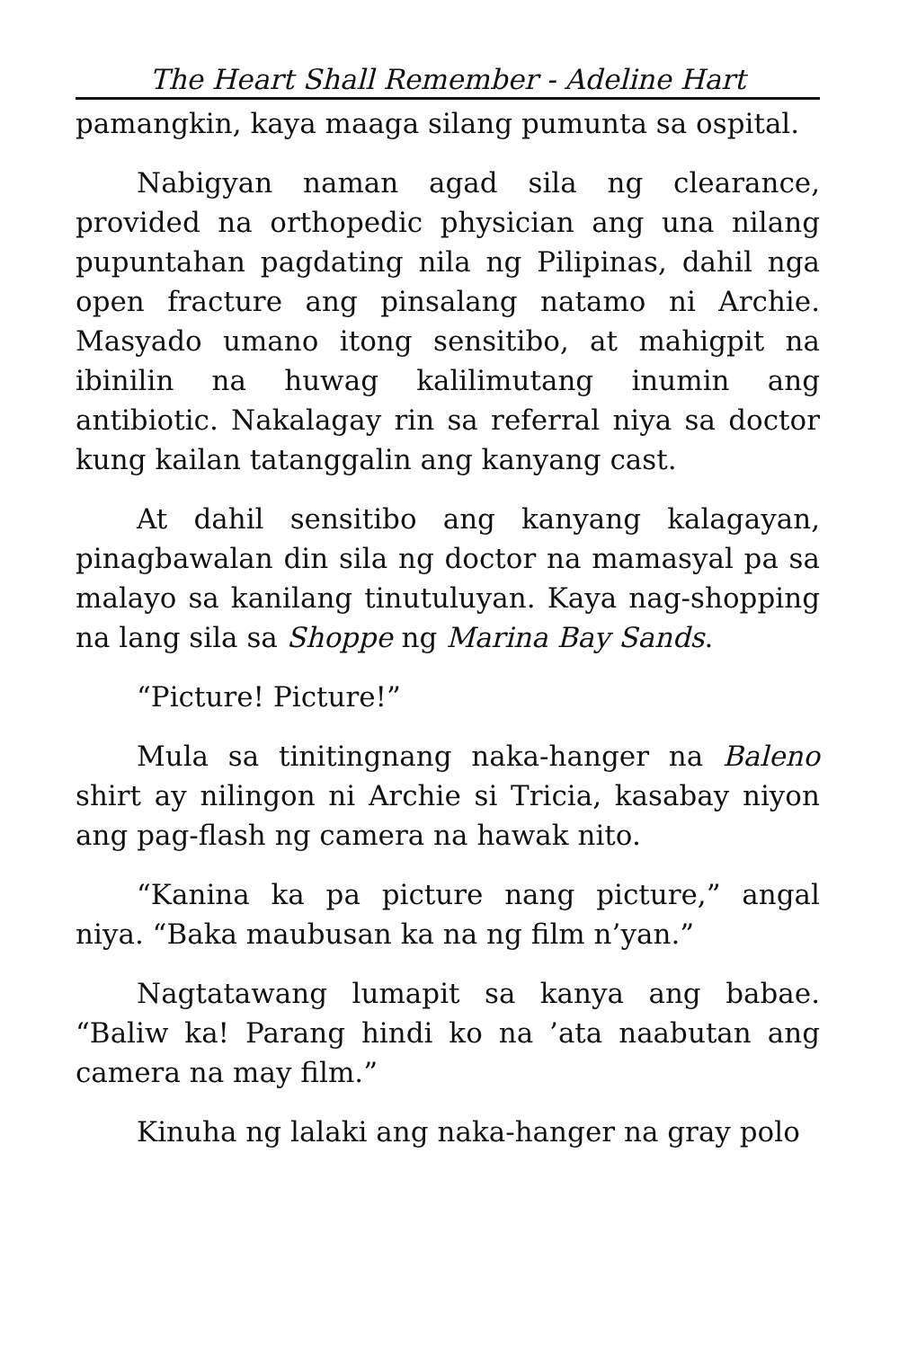The Heart Shall Remember - Adeline Hart
pamangkin, kaya maaga silang pumunta sa ospital.
Nabigyan naman agad sila ng clearance, provided na orthopedic physician ang una nilang pupuntahan pagdating nila ng Pilipinas, dahil nga open fracture ang pinsalang natamo ni Archie. Masyado umano itong sensitibo, at mahigpit na ibinilin na huwag kalilimutang inumin ang antibiotic. Nakalagay rin sa referral niya sa doctor kung kailan tatanggalin ang kanyang cast.
At dahil sensitibo ang kanyang kalagayan, pinagbawalan din sila ng doctor na mamasyal pa sa malayo sa kanilang tinutuluyan. Kaya nag-shopping na lang sila sa Shoppe ng Marina Bay Sands.
“Picture! Picture!”
Mula sa tinitingnang naka-hanger na Baleno shirt ay nilingon ni Archie si Tricia, kasabay niyon ang pag-flash ng camera na hawak nito.
“Kanina ka pa picture nang picture,” angal niya. “Baka maubusan ka na ng film n’yan.”
Nagtatawang lumapit sa kanya ang babae. “Baliw ka! Parang hindi ko na ’ata naabutan ang camera na may film.”
Kinuha ng lalaki ang naka-hanger na gray polo